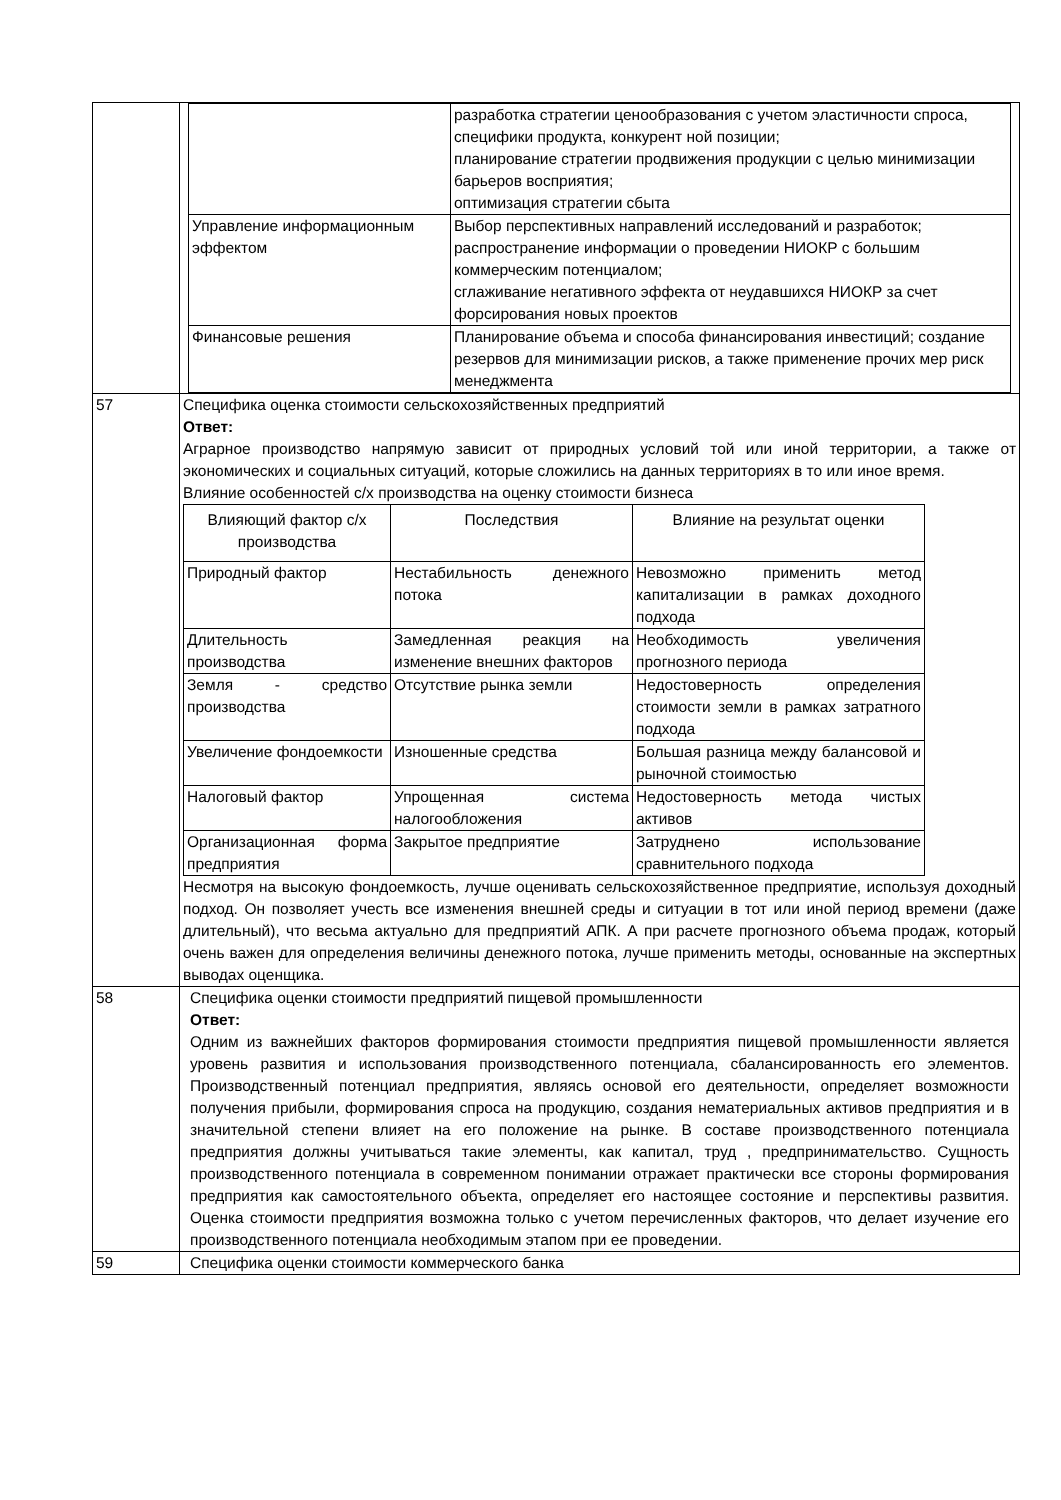| | / / разработка стратегии ценообразования с учетом эластичности спроса, специфики продукта, конкурент ной позиции; планирование стратегии продвижения продукции с целью минимизации барьеров восприятия; оптимизация стратегии сбыта / / Управление информационным эффектом / Выбор перспективных направлений исследований и разработок; распространение информации о проведении НИОКР с большим коммерческим потенциалом; сглаживание негативного эффекта от неудавшихся НИОКР за счет форсирования новых проектов / / Финансовые решения / Планирование объема и способа финансирования инвестиций; создание резервов для минимизации рисков, а также применение прочих мер риск менеджмента / |
| 57 | Специфика оценка стоимости сельскохозяйственных предприятий Ответ: Аграрное производство напрямую зависит от природных условий той или иной территории, а также от экономических и социальных ситуаций, которые сложились на данных территориях в то или иное время. Влияние особенностей с/х производства на оценку стоимости бизнеса / Влияющий фактор с/х производства / Последствия / Влияние на результат оценки / / --- / --- / --- / / Природный фактор / Нестабильность денежного потока / Невозможно применить метод капитализации в рамках доходного подхода / / Длительность производства / Замедленная реакция на изменение внешних факторов / Необходимость увеличения прогнозного периода / / Земля - средство производства / Отсутствие рынка земли / Недостоверность определения стоимости земли в рамках затратного подхода / / Увеличение фондоемкости / Изношенные средства / Большая разница между балансовой и рыночной стоимостью / / Налоговый фактор / Упрощенная система налогообложения / Недостоверность метода чистых активов / / Организационная форма предприятия / Закрытое предприятие / Затруднено использование сравнительного подхода / Несмотря на высокую фондоемкость, лучше оценивать сельскохозяйственное предприятие, используя доходный подход. Он позволяет учесть все изменения внешней среды и ситуации в тот или иной период времени (даже длительный), что весьма актуально для предприятий АПК. А при расчете прогнозного объема продаж, который очень важен для определения величины денежного потока, лучше применить методы, основанные на экспертных выводах оценщика. |
| 58 | Специфика оценки стоимости предприятий пищевой промышленности Ответ: Одним из важнейших факторов формирования стоимости предприятия пищевой промышленности является уровень развития и использования производственного потенциала, сбалансированность его элементов. Производственный потенциал предприятия, являясь основой его деятельности, определяет возможности получения прибыли, формирования спроса на продукцию, создания нематериальных активов предприятия и в значительной степени влияет на его положение на рынке. В составе производственного потенциала предприятия должны учитываться такие элементы, как капитал, труд , предпринимательство. Сущность производственного потенциала в современном понимании отражает практически все стороны формирования предприятия как самостоятельного объекта, определяет его настоящее состояние и перспективы развития. Оценка стоимости предприятия возможна только с учетом перечисленных факторов, что делает изучение его производственного потенциала необходимым этапом при ее проведении. |
| 59 | Специфика оценки стоимости коммерческого банка |